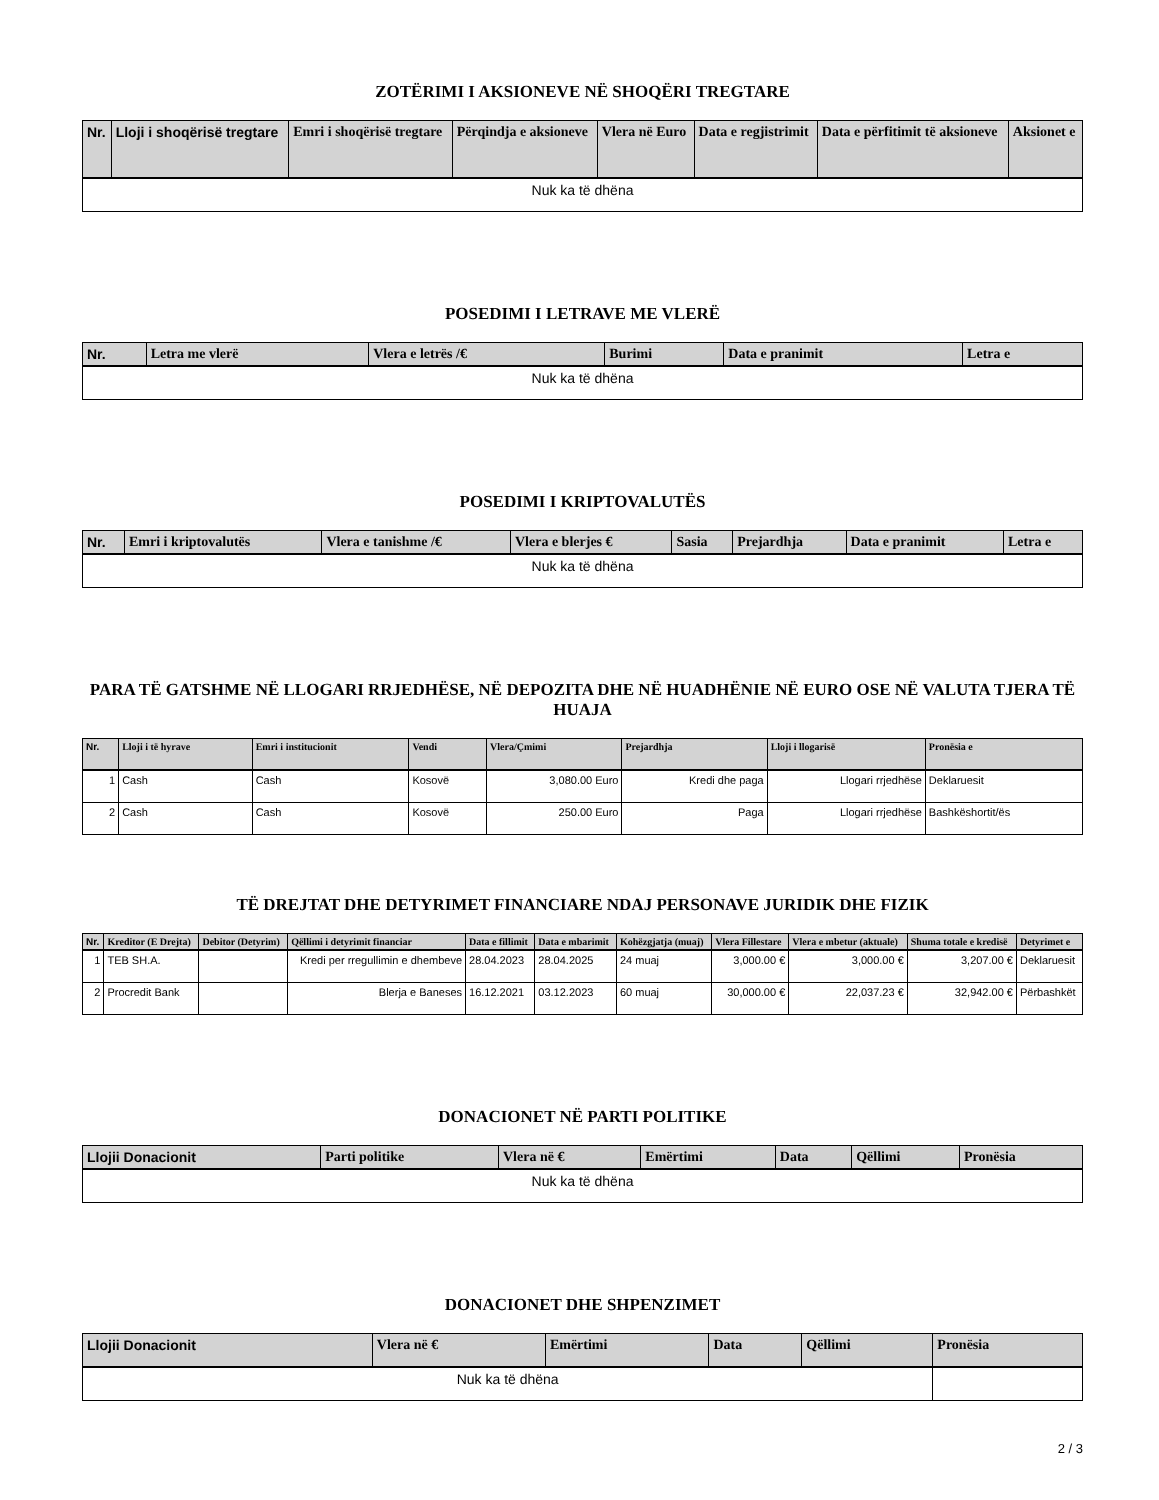ZOTËRIMI I AKSIONEVE NË SHOQËRI TREGTARE
| Nr. | Lloji i shoqërisë tregtare | Emri i shoqërisë tregtare | Përqindja e aksioneve | Vlera në Euro | Data e regjistrimit | Data e përfitimit të aksioneve | Aksionet e |
| --- | --- | --- | --- | --- | --- | --- | --- |
| Nuk ka të dhëna | | | | | | | |
POSEDIMI I LETRAVE ME VLERË
| Nr. | Letra me vlerë | Vlera e letrës /€ | Burimi | Data e pranimit | Letra e |
| --- | --- | --- | --- | --- | --- |
| Nuk ka të dhëna | | | | | |
POSEDIMI I KRIPTOVALUTËS
| Nr. | Emri i kriptovalutës | Vlera e tanishme /€ | Vlera e blerjes € | Sasia | Prejardhja | Data e pranimit | Letra e |
| --- | --- | --- | --- | --- | --- | --- | --- |
| Nuk ka të dhëna | | | | | | | |
PARA TË GATSHME NË LLOGARI RRJEDHËSE, NË DEPOZITA DHE NË HUADHËNIE NË EURO OSE NË VALUTA TJERA TË HUAJA
| Nr. | Lloji i të hyrave | Emri i institucionit | Vendi | Vlera/Çmimi | Prejardhja | Lloji i llogarisë | Pronësia e |
| --- | --- | --- | --- | --- | --- | --- | --- |
| 1 | Cash | Cash | Kosovë | 3,080.00 Euro | Kredi dhe paga | Llogari rrjedhëse | Deklaruesit |
| 2 | Cash | Cash | Kosovë | 250.00 Euro | Paga | Llogari rrjedhëse | Bashkëshortit/ës |
TË DREJTAT DHE DETYRIMET FINANCIARE NDAJ PERSONAVE JURIDIK DHE FIZIK
| Nr. | Kreditor (E Drejta) | Debitor (Detyrim) | Qëllimi i detyrimit financiar | Data e fillimit | Data e mbarimit | Kohëzgjatja (muaj) | Vlera Fillestare | Vlera e mbetur (aktuale) | Shuma totale e kredisë | Detyrimet e |
| --- | --- | --- | --- | --- | --- | --- | --- | --- | --- | --- |
| 1 | TEB SH.A. | | Kredi per rregullimin e dhembeve | 28.04.2023 | 28.04.2025 | 24 muaj | 3,000.00 € | 3,000.00 € | 3,207.00 € | Deklaruesit |
| 2 | Procredit Bank | | Blerja e Baneses | 16.12.2021 | 03.12.2023 | 60 muaj | 30,000.00 € | 22,037.23 € | 32,942.00 € | Përbashkët |
DONACIONET NË PARTI POLITIKE
| Llojii Donacionit | Parti politike | Vlera në € | Emërtimi | Data | Qëllimi | Pronësia |
| --- | --- | --- | --- | --- | --- | --- |
| Nuk ka të dhëna | | | | | | |
DONACIONET DHE SHPENZIMET
| Llojii Donacionit | Vlera në € | Emërtimi | Data | Qëllimi | Pronësia |
| --- | --- | --- | --- | --- | --- |
| Nuk ka të dhëna | | | | | |
2 / 3